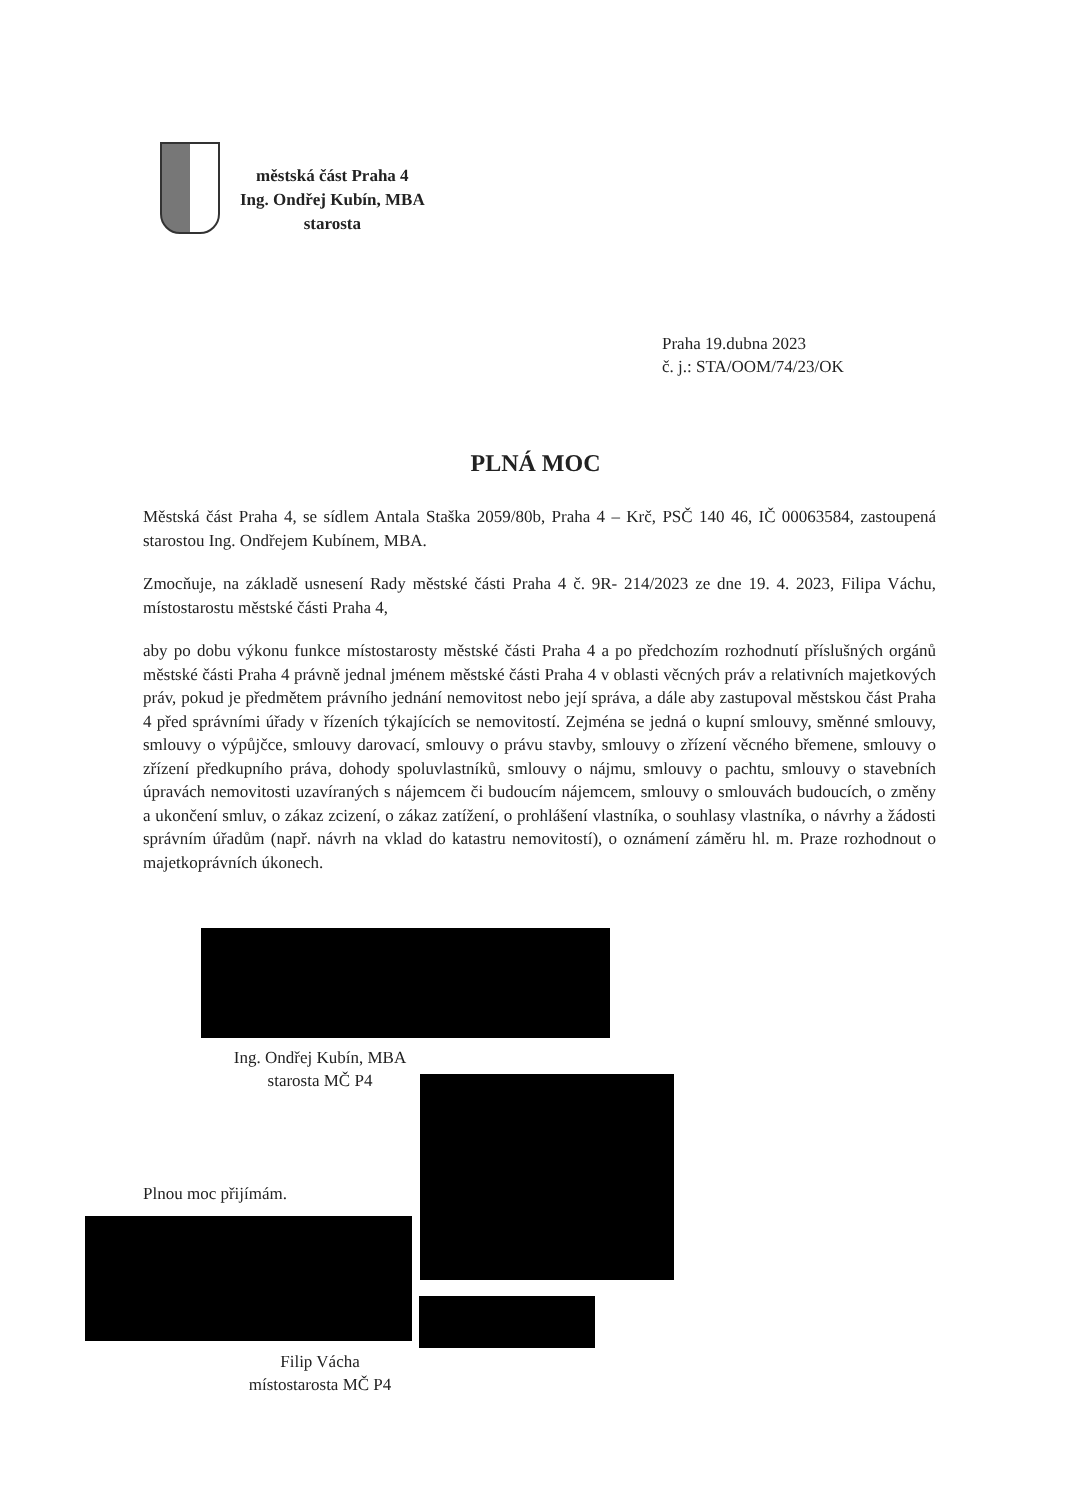městská část Praha 4
Ing. Ondřej Kubín, MBA
starosta
Praha 19.dubna 2023
č. j.: STA/OOM/74/23/OK
PLNÁ MOC
Městská část Praha 4, se sídlem Antala Staška 2059/80b, Praha 4 – Krč, PSČ 140 46, IČ 00063584, zastoupená starostou Ing. Ondřejem Kubínem, MBA.
Zmocňuje, na základě usnesení Rady městské části Praha 4 č. 9R- 214/2023 ze dne 19. 4. 2023, Filipa Váchu, místostarostu městské části Praha 4,
aby po dobu výkonu funkce místostarosty městské části Praha 4 a po předchozím rozhodnutí příslušných orgánů městské části Praha 4 právně jednal jménem městské části Praha 4 v oblasti věcných práv a relativních majetkových práv, pokud je předmětem právního jednání nemovitost nebo její správa, a dále aby zastupoval městskou část Praha 4 před správními úřady v řízeních týkajících se nemovitostí. Zejména se jedná o kupní smlouvy, směnné smlouvy, smlouvy o výpůjčce, smlouvy darovací, smlouvy o právu stavby, smlouvy o zřízení věcného břemene, smlouvy o zřízení předkupního práva, dohody spoluvlastníků, smlouvy o nájmu, smlouvy o pachtu, smlouvy o stavebních úpravách nemovitosti uzavíraných s nájemcem či budoucím nájemcem, smlouvy o smlouvách budoucích, o změny a ukončení smluv, o zákaz zcizení, o zákaz zatížení, o prohlášení vlastníka, o souhlasy vlastníka, o návrhy a žádosti správním úřadům (např. návrh na vklad do katastru nemovitostí), o oznámení záměru hl. m. Praze rozhodnout o majetkoprávních úkonech.
Ing. Ondřej Kubín, MBA
starosta MČ P4
Plnou moc přijímám.
Filip Vácha
místostarosta MČ P4